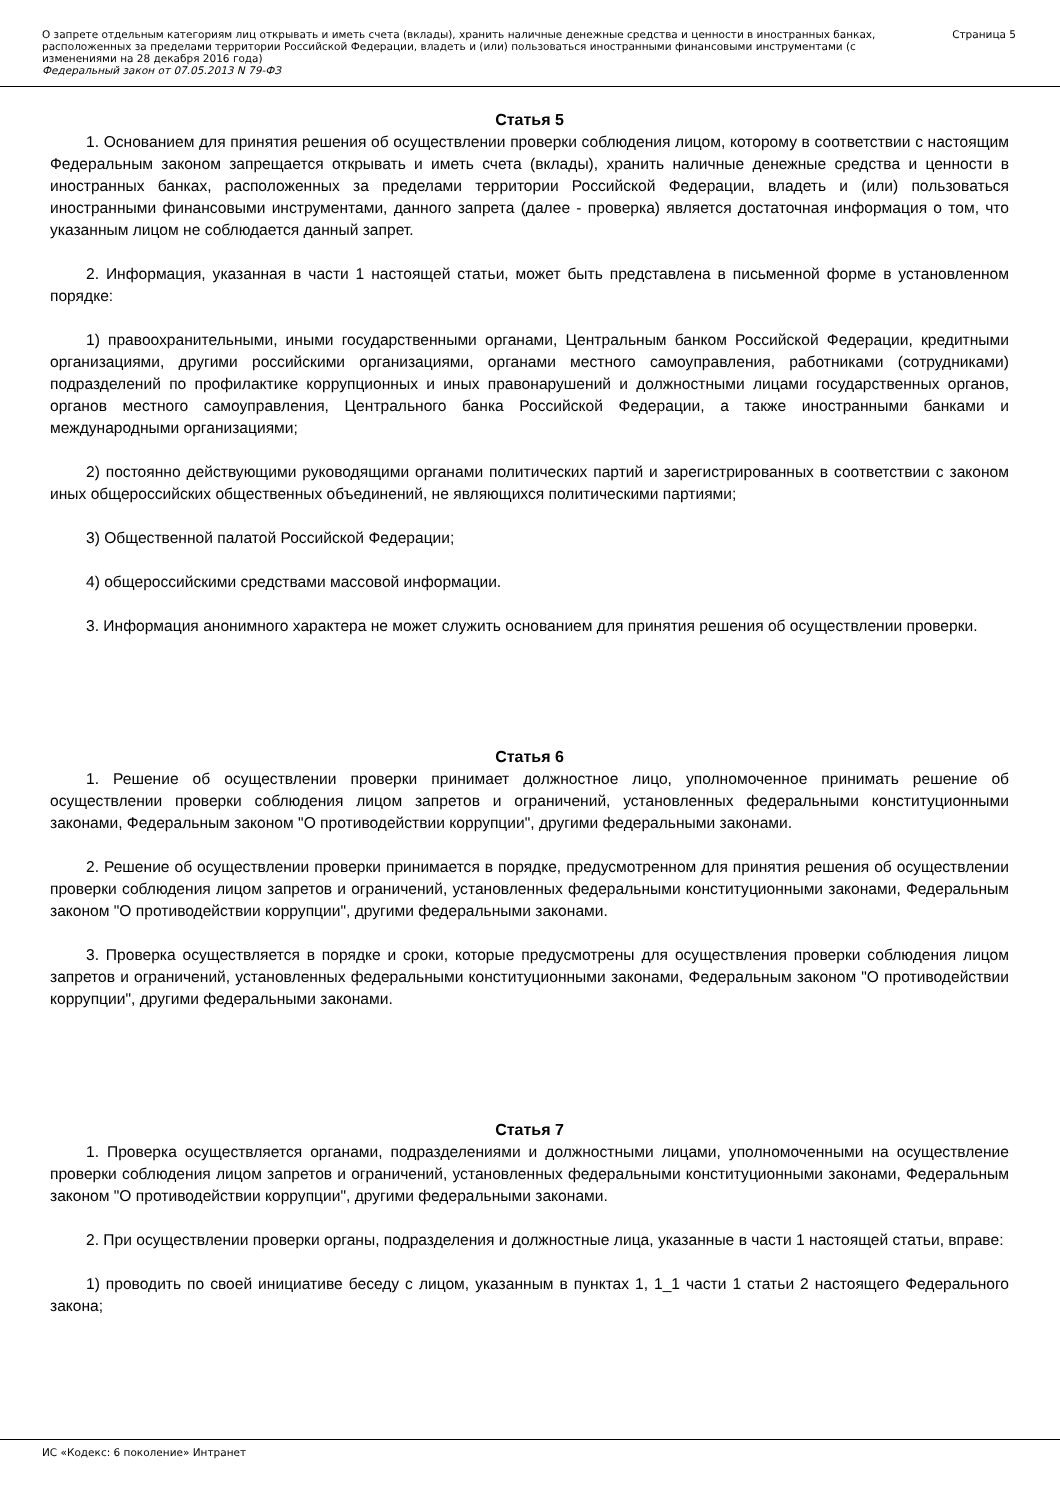О запрете отдельным категориям лиц открывать и иметь счета (вклады), хранить наличные денежные средства и ценности в иностранных банках, расположенных за пределами территории Российской Федерации, владеть и (или) пользоваться иностранными финансовыми инструментами (с изменениями на 28 декабря 2016 года)
Федеральный закон от 07.05.2013 N 79-ФЗ
Страница 5
Статья 5
1. Основанием для принятия решения об осуществлении проверки соблюдения лицом, которому в соответствии с настоящим Федеральным законом запрещается открывать и иметь счета (вклады), хранить наличные денежные средства и ценности в иностранных банках, расположенных за пределами территории Российской Федерации, владеть и (или) пользоваться иностранными финансовыми инструментами, данного запрета (далее - проверка) является достаточная информация о том, что указанным лицом не соблюдается данный запрет.
2. Информация, указанная в части 1 настоящей статьи, может быть представлена в письменной форме в установленном порядке:
1) правоохранительными, иными государственными органами, Центральным банком Российской Федерации, кредитными организациями, другими российскими организациями, органами местного самоуправления, работниками (сотрудниками) подразделений по профилактике коррупционных и иных правонарушений и должностными лицами государственных органов, органов местного самоуправления, Центрального банка Российской Федерации, а также иностранными банками и международными организациями;
2) постоянно действующими руководящими органами политических партий и зарегистрированных в соответствии с законом иных общероссийских общественных объединений, не являющихся политическими партиями;
3) Общественной палатой Российской Федерации;
4) общероссийскими средствами массовой информации.
3. Информация анонимного характера не может служить основанием для принятия решения об осуществлении проверки.
Статья 6
1. Решение об осуществлении проверки принимает должностное лицо, уполномоченное принимать решение об осуществлении проверки соблюдения лицом запретов и ограничений, установленных федеральными конституционными законами, Федеральным законом "О противодействии коррупции", другими федеральными законами.
2. Решение об осуществлении проверки принимается в порядке, предусмотренном для принятия решения об осуществлении проверки соблюдения лицом запретов и ограничений, установленных федеральными конституционными законами, Федеральным законом "О противодействии коррупции", другими федеральными законами.
3. Проверка осуществляется в порядке и сроки, которые предусмотрены для осуществления проверки соблюдения лицом запретов и ограничений, установленных федеральными конституционными законами, Федеральным законом "О противодействии коррупции", другими федеральными законами.
Статья 7
1. Проверка осуществляется органами, подразделениями и должностными лицами, уполномоченными на осуществление проверки соблюдения лицом запретов и ограничений, установленных федеральными конституционными законами, Федеральным законом "О противодействии коррупции", другими федеральными законами.
2. При осуществлении проверки органы, подразделения и должностные лица, указанные в части 1 настоящей статьи, вправе:
1) проводить по своей инициативе беседу с лицом, указанным в пунктах 1, 1_1 части 1 статьи 2 настоящего Федерального закона;
ИС «Кодекс: 6 поколение» Интранет